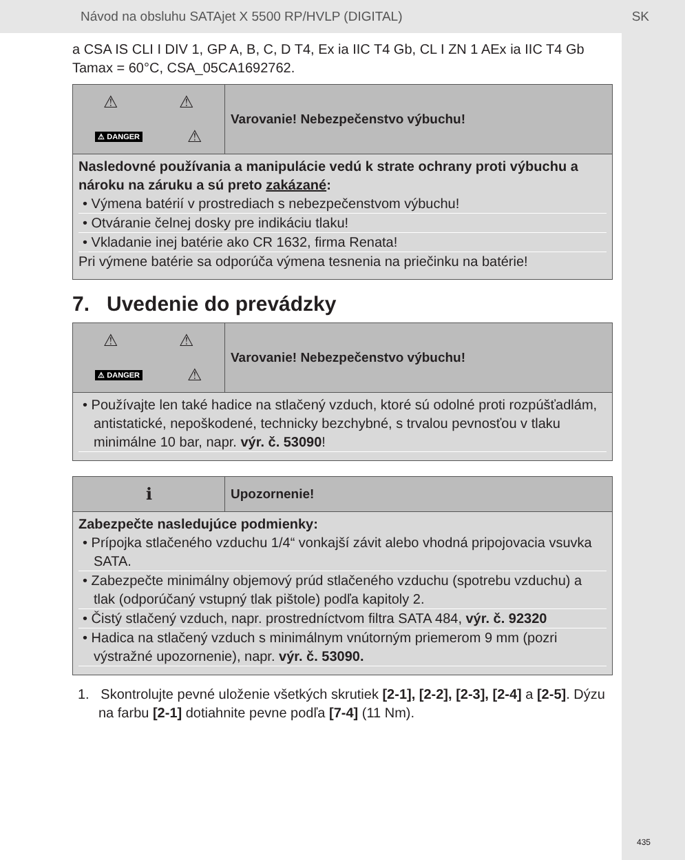Návod na obsluhu SATAjet X 5500 RP/HVLP (DIGITAL) SK
a CSA IS CLI I DIV 1, GP A, B, C, D T4, Ex ia IIC T4 Gb, CL I ZN 1 AEx ia IIC T4 Gb Tamax = 60°C, CSA_05CA1692762.
⚠ ⚠
⚠ DANGER ⚠
Varovanie! Nebezpečenstvo výbuchu!
Nasledovné používania a manipulácie vedú k strate ochrany proti výbuchu a nároku na záruku a sú preto zakázané:
• Výmena batérií v prostrediach s nebezpečenstvom výbuchu!
• Otváranie čelnej dosky pre indikáciu tlaku!
• Vkladanie inej batérie ako CR 1632, firma Renata!
Pri výmene batérie sa odporúča výmena tesnenia na priečinku na batérie!
7. Uvedenie do prevádzky
⚠ ⚠
⚠ DANGER ⚠
Varovanie! Nebezpečenstvo výbuchu!
• Používajte len také hadice na stlačený vzduch, ktoré sú odolné proti rozpúšťadlám, antistatické, nepoškodené, technicky bezchybné, s trvalou pevnosťou v tlaku minimálne 10 bar, napr. výr. č. 53090!
ℹ
Upozornenie!
Zabezpečte nasledujúce podmienky:
• Prípojka stlačeného vzduchu 1/4“ vonkajší závit alebo vhodná pripojovacia vsuvka SATA.
• Zabezpečte minimálny objemový prúd stlačeného vzduchu (spotrebu vzduchu) a tlak (odporúčaný vstupný tlak pištole) podľa kapitoly 2.
• Čistý stlačený vzduch, napr. prostredníctvom filtra SATA 484, výr. č. 92320
• Hadica na stlačený vzduch s minimálnym vnútorným priemerom 9 mm (pozri výstražné upozornenie), napr. výr. č. 53090.
1. Skontrolujte pevné uloženie všetkých skrutiek [2-1], [2-2], [2-3], [2-4] a [2-5]. Dýzu na farbu [2-1] dotiahnite pevne podľa [7-4] (11 Nm).
435